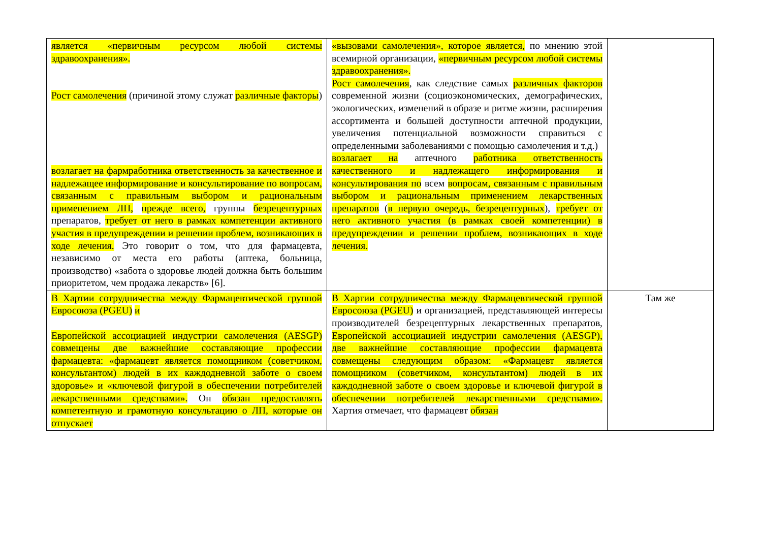| является «первичным ресурсом любой системы здравоохранения». Рост самолечения (причиной этому служат различные факторы ) возлагает на фармработника ответственность за качественное и надлежащее информирование и консультирование по вопросам, связанным с правильным выбором и рациональным применением ЛП, прежде всего, группы безрецептурных препаратов, требует от него в рамках компетенции активного участия в предупреждении и решении проблем, возникающих в ходе лечения. Это говорит о том, что для фармацевта, независимо от места его работы (аптека, больница, производство) «забота о здоровье людей должна быть большим приоритетом, чем продажа лекарств» [6]. | «вызовами самолечения», которое является, по мнению этой всемирной организации, «первичным ресурсом любой системы здравоохранения». Рост самолечения , как следствие самых различных факторов современной жизни (социоэкономических, демографических, экологических, изменений в образе и ритме жизни, расширения ассортимента и большей доступности аптечной продукции, увеличения потенциальной возможности справиться с определенными заболеваниями с помощью самолечения и т.д.) возлагает на аптечного работника ответственность качественного и надлежащего информирования и консультирования по всем вопросам, связанным с правильным выбором и рациональным применением лекарственных препаратов ( в первую очередь, безрецептурных ), требует от него активного участия (в рамках своей компетенции) в предупреждении и решении проблем, возникающих в ходе лечения. | |
| В Хартии сотрудничества между Фармацевтической группой Евросоюза (PGEU) и Европейской ассоциацией индустрии самолечения (AESGP) совмещены две важнейшие составляющие профессии фармацевта: «фармацевт является помощником (советчиком, консультантом) людей в их каждодневной заботе о своем здоровье» и «ключевой фигурой в обеспечении потребителей лекарственными средствами». Он обязан предоставлять компетентную и грамотную консультацию о ЛП, которые он отпускает | В Хартии сотрудничества между Фармацевтической группой Евросоюза (PGEU) и организацией, представляющей интересы производителей безрецептурных лекарственных препаратов, Европейской ассоциацией индустрии самолечения (AESGP), две важнейшие составляющие профессии фармацевта совмещены следующим образом: «Фармацевт является помощником (советчиком, консультантом) людей в их каждодневной заботе о своем здоровье и ключевой фигурой в обеспечении потребителей лекарственными средствами». Хартия отмечает, что фармацевт обязан | Там же |